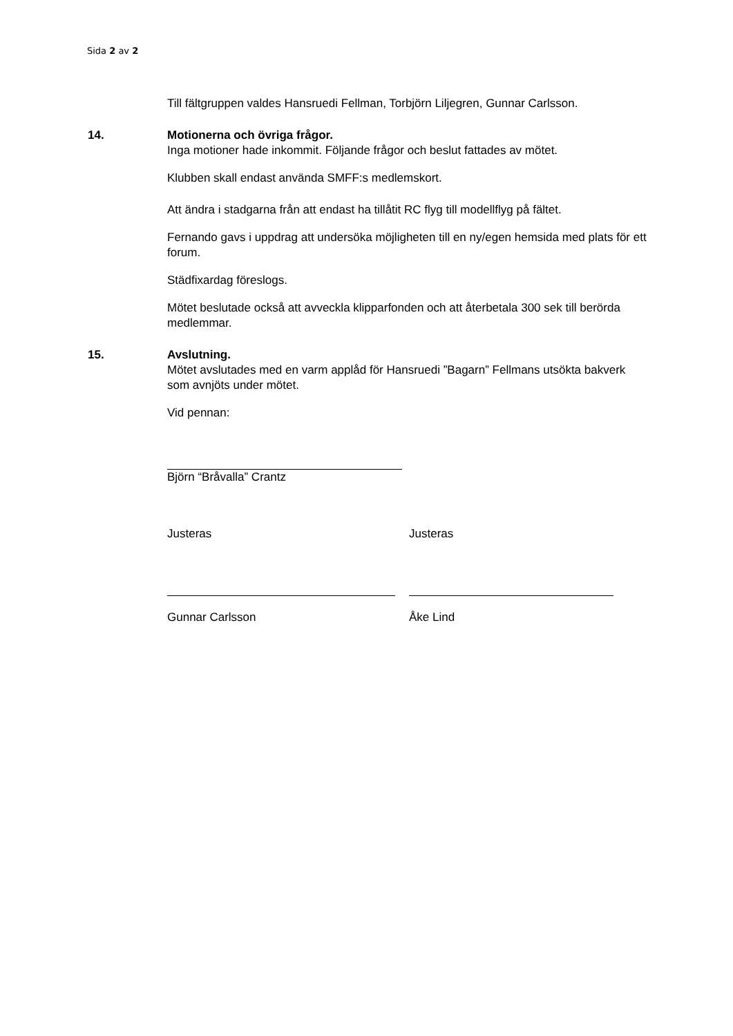Sida 2 av 2
Till fältgruppen valdes Hansruedi Fellman, Torbjörn Liljegren, Gunnar Carlsson.
14. Motionerna och övriga frågor.
Inga motioner hade inkommit. Följande frågor och beslut fattades av mötet.
Klubben skall endast använda SMFF:s medlemskort.
Att ändra i stadgarna från att endast ha tillåtit RC flyg till modellflyg på fältet.
Fernando gavs i uppdrag att undersöka möjligheten till en ny/egen hemsida med plats för ett forum.
Städfixardag föreslogs.
Mötet beslutade också att avveckla klipparfonden och att återbetala 300 sek till berörda medlemmar.
15. Avslutning.
Mötet avslutades med en varm applåd för Hansruedi ”Bagarn” Fellmans utsökta bakverk som avnjöts under mötet.
Vid pennan:
Björn “Bråvalla” Crantz
Justeras Justeras
Gunnar Carlsson Åke Lind